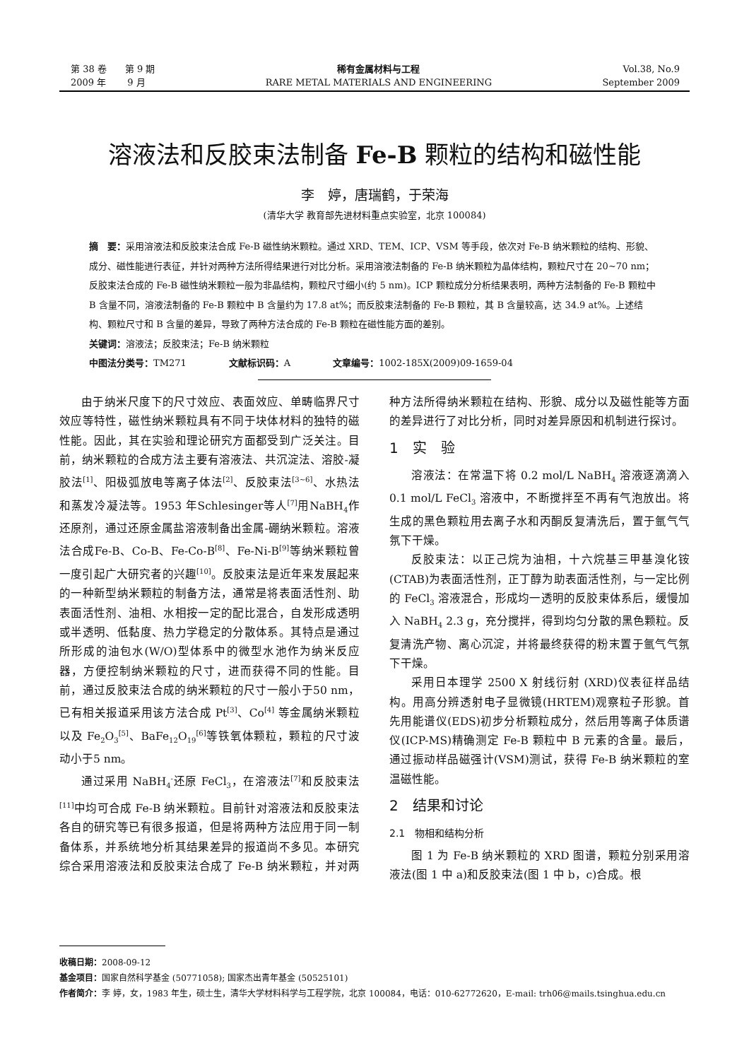第 38 卷　　第 9 期
2009 年　　 9 月
稀有金属材料与工程
RARE METAL MATERIALS AND ENGINEERING
Vol.38, No.9
September 2009
溶液法和反胶束法制备 Fe-B 颗粒的结构和磁性能
李　婷，唐瑞鹤，于荣海
(清华大学 教育部先进材料重点实验室，北京 100084)
摘　要：采用溶液法和反胶束法合成 Fe-B 磁性纳米颗粒。通过 XRD、TEM、ICP、VSM 等手段，依次对 Fe-B 纳米颗粒的结构、形貌、成分、磁性能进行表征，并针对两种方法所得结果进行对比分析。采用溶液法制备的 Fe-B 纳米颗粒为晶体结构，颗粒尺寸在 20~70 nm；反胶束法合成的 Fe-B 磁性纳米颗粒一般为非晶结构，颗粒尺寸细小(约 5 nm)。ICP 颗粒成分分析结果表明，两种方法制备的 Fe-B 颗粒中 B 含量不同，溶液法制备的 Fe-B 颗粒中 B 含量约为 17.8 at%；而反胶束法制备的 Fe-B 颗粒，其 B 含量较高，达 34.9 at%。上述结构、颗粒尺寸和 B 含量的差异，导致了两种方法合成的 Fe-B 颗粒在磁性能方面的差别。
关键词：溶液法；反胶束法；Fe-B 纳米颗粒
中图法分类号：TM271 文献标识码：A 文章编号：1002-185X(2009)09-1659-04
由于纳米尺度下的尺寸效应、表面效应、单畴临界尺寸效应等特性，磁性纳米颗粒具有不同于块体材料的独特的磁性能。因此，其在实验和理论研究方面都受到广泛关注。目前，纳米颗粒的合成方法主要有溶液法、共沉淀法、溶胶-凝胶法<sup>[1]</sup>、阳极弧放电等离子体法<sup>[2]</sup>、反胶束法<sup>[3~6]</sup>、水热法和蒸发冷凝法等。1953 年Schlesinger等人<sup>[7]</sup>用NaBH<sub>4</sub>作还原剂，通过还原金属盐溶液制备出金属-硼纳米颗粒。溶液法合成Fe-B、Co-B、Fe-Co-B<sup>[8]</sup>、Fe-Ni-B<sup>[9]</sup>等纳米颗粒曾一度引起广大研究者的兴趣<sup>[10]</sup>。反胶束法是近年来发展起来的一种新型纳米颗粒的制备方法，通常是将表面活性剂、助表面活性剂、油相、水相按一定的配比混合，自发形成透明或半透明、低黏度、热力学稳定的分散体系。其特点是通过所形成的油包水(W/O)型体系中的微型水池作为纳米反应器，方便控制纳米颗粒的尺寸，进而获得不同的性能。目前，通过反胶束法合成的纳米颗粒的尺寸一般小于50 nm，已有相关报道采用该方法合成 Pt<sup>[3]</sup>、Co<sup>[4]</sup> 等金属纳米颗粒以及 Fe<sub>2</sub>O<sub>3</sub><sup>[5]</sup>、BaFe<sub>12</sub>O<sub>19</sub><sup>[6]</sup>等铁氧体颗粒，颗粒的尺寸波动小于5 nm。
通过采用 NaBH<sub>4</sub><sup>-</sup>还原 FeCl<sub>3</sub>，在溶液法<sup>[7]</sup>和反胶束法<sup>[11]</sup>中均可合成 Fe-B 纳米颗粒。目前针对溶液法和反胶束法各自的研究等已有很多报道，但是将两种方法应用于同一制备体系，并系统地分析其结果差异的报道尚不多见。本研究综合采用溶液法和反胶束法合成了 Fe-B 纳米颗粒，并对两种方法所得纳米颗粒在结构、形貌、成分以及磁性能等方面的差异进行了对比分析，同时对差异原因和机制进行探讨。
1　实　验
溶液法：在常温下将 0.2 mol/L NaBH<sub>4</sub> 溶液逐滴滴入 0.1 mol/L FeCl<sub>3</sub> 溶液中，不断搅拌至不再有气泡放出。将生成的黑色颗粒用去离子水和丙酮反复清洗后，置于氩气气氛下干燥。
反胶束法：以正己烷为油相，十六烷基三甲基溴化铵(CTAB)为表面活性剂，正丁醇为助表面活性剂，与一定比例的 FeCl<sub>3</sub> 溶液混合，形成均一透明的反胶束体系后，缓慢加入 NaBH<sub>4</sub> 2.3 g，充分搅拌，得到均匀分散的黑色颗粒。反复清洗产物、离心沉淀，并将最终获得的粉末置于氩气气氛下干燥。
采用日本理学 2500 X 射线衍射 (XRD)仪表征样品结构。用高分辨透射电子显微镜(HRTEM)观察粒子形貌。首先用能谱仪(EDS)初步分析颗粒成分，然后用等离子体质谱仪(ICP-MS)精确测定 Fe-B 颗粒中 B 元素的含量。最后，通过振动样品磁强计(VSM)测试，获得 Fe-B 纳米颗粒的室温磁性能。
2　结果和讨论
2.1　物相和结构分析
图 1 为 Fe-B 纳米颗粒的 XRD 图谱，颗粒分别采用溶液法(图 1 中 a)和反胶束法(图 1 中 b，c)合成。根
收稿日期：2008-09-12
基金项目：国家自然科学基金 (50771058); 国家杰出青年基金 (50525101)
作者简介：李 婷，女，1983 年生，硕士生，清华大学材料科学与工程学院，北京 100084，电话：010-62772620，E-mail: trh06@mails.tsinghua.edu.cn